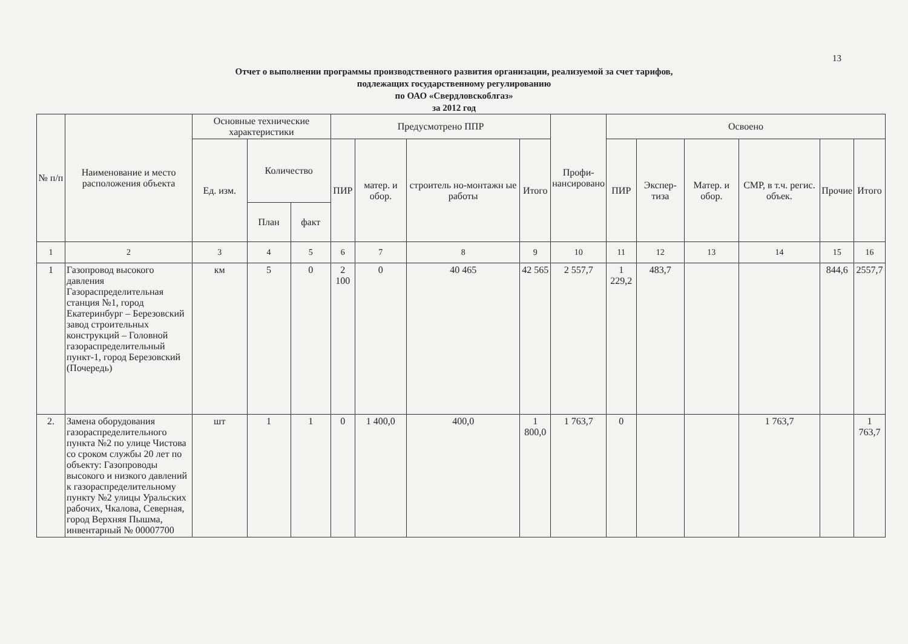13
Отчет о выполнении программы производственного развития организации, реализуемой за счет тарифов,
подлежащих государственному регулированию
по ОАО «Свердловскоблгаз»
за 2012 год
| № п/п | Наименование и место расположения объекта | Основные технические характеристики | | | Предусмотрено ППР | | | | Профи-нансировано | Освоено | | | | | |
| --- | --- | --- | --- | --- | --- | --- | --- | --- | --- | --- | --- | --- | --- | --- | --- |
| | | Ед. изм. | Количество | | ПИР | матер. и обор. | строитель но-монтажн ые работы | Итого | | ПИР | Экспер-тиза | Матер. и обор. | СМР, в т.ч. регис. объек. | Прочие | Итого |
| | | | План | факт | | | | | | | | | | | |
| 1 | 2 | 3 | 4 | 5 | 6 | 7 | 8 | 9 | 10 | 11 | 12 | 13 | 14 | 15 | 16 |
| 1 | Газопровод высокого давления Газораспределительная станция №1, город Екатеринбург – Березовский завод строительных конструкций – Головной газораспределительный пункт-1, город Березовский (Почередь) | км | 5 | 0 | 2 100 | 0 | 40 465 | 42 565 | 2 557,7 | 1 229,2 | 483,7 | | | 844,6 | 2557,7 |
| 2. | Замена оборудования газораспределительного пункта №2 по улице Чистова со сроком службы 20 лет по объекту: Газопроводы высокого и низкого давлений к газораспределительному пункту №2 улицы Уральских рабочих, Чкалова, Северная, город Верхняя Пышма, инвентарный № 00007700 | шт | 1 | 1 | 0 | 1 400,0 | 400,0 | 1 800,0 | 1 763,7 | 0 | | | 1 763,7 | | 1 763,7 |